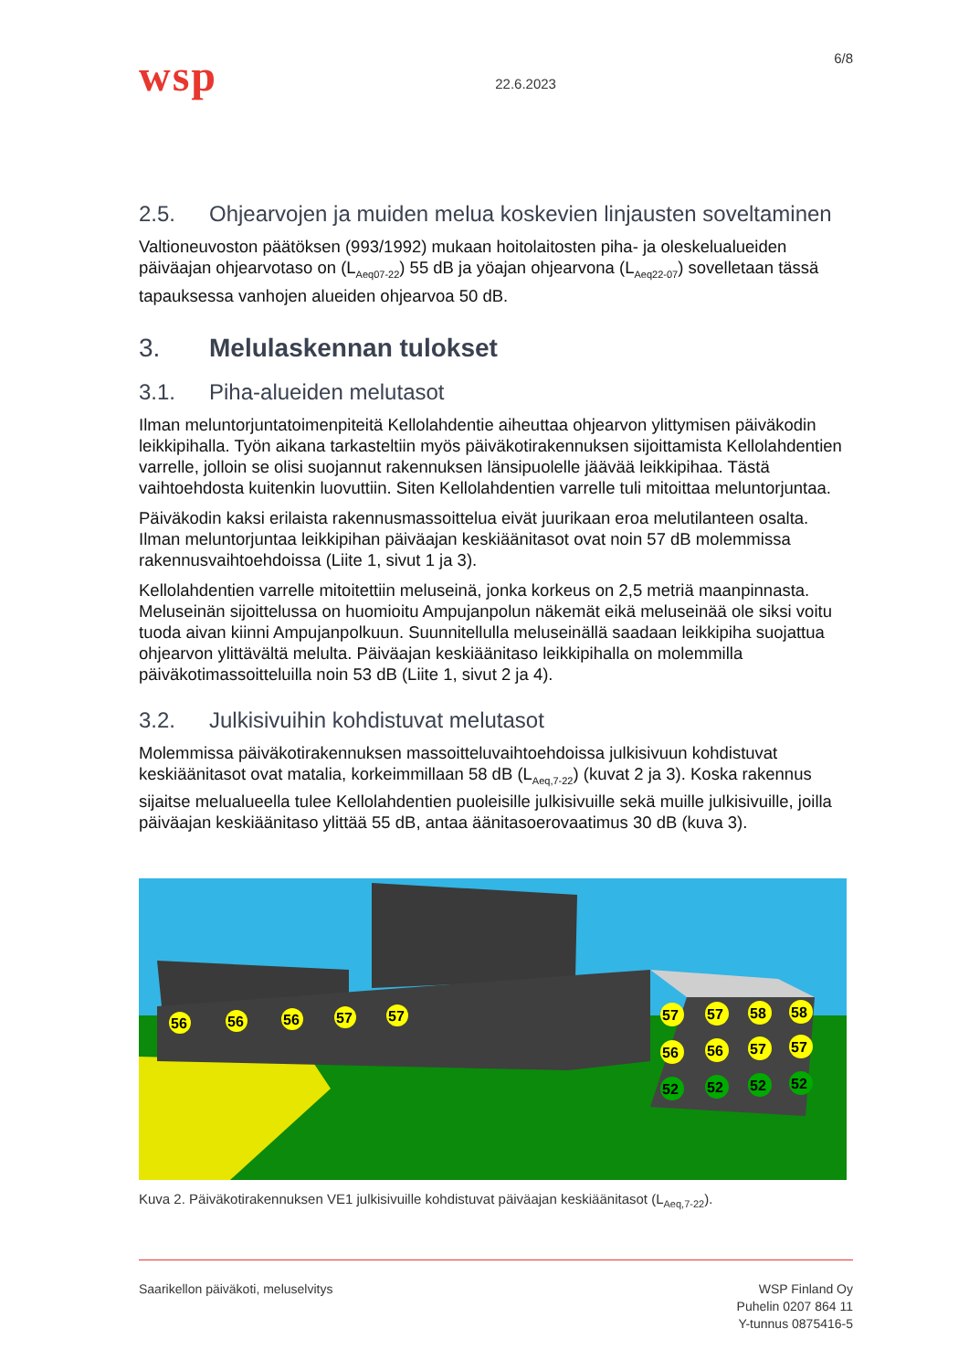wsp
22.6.2023
6/8
2.5. Ohjearvojen ja muiden melua koskevien linjausten soveltaminen
Valtioneuvoston päätöksen (993/1992) mukaan hoitolaitosten piha- ja oleskelualueiden päiväajan ohjearvotaso on (L<sub>Aeq07-22</sub>) 55 dB ja yöajan ohjearvona (L<sub>Aeq22-07</sub>) sovelletaan tässä tapauksessa vanhojen alueiden ohjearvoa 50 dB.
3. Melulaskennan tulokset
3.1. Piha-alueiden melutasot
Ilman meluntorjuntatoimenpiteitä Kellolahdentie aiheuttaa ohjearvon ylittymisen päiväkodin leikkipihalla. Työn aikana tarkasteltiin myös päiväkotirakennuksen sijoittamista Kellolahdentien varrelle, jolloin se olisi suojannut rakennuksen länsipuolelle jäävää leikkipihaa. Tästä vaihtoehdosta kuitenkin luovuttiin. Siten Kellolahdentien varrelle tuli mitoittaa meluntorjuntaa.
Päiväkodin kaksi erilaista rakennusmassoittelua eivät juurikaan eroa melutilanteen osalta. Ilman meluntorjuntaa leikkipihan päiväajan keskiäänitasot ovat noin 57 dB molemmissa rakennusvaihtoehdoissa (Liite 1, sivut 1 ja 3).
Kellolahdentien varrelle mitoitettiin meluseinä, jonka korkeus on 2,5 metriä maanpinnasta. Meluseinän sijoittelussa on huomioitu Ampujanpolun näkemät eikä meluseinää ole siksi voitu tuoda aivan kiinni Ampujanpolkuun. Suunnitellulla meluseinällä saadaan leikkipiha suojattua ohjearvon ylittävältä melulta. Päiväajan keskiäänitaso leikkipihalla on molemmilla päiväkotimassoitteluilla noin 53 dB (Liite 1, sivut 2 ja 4).
3.2. Julkisivuihin kohdistuvat melutasot
Molemmissa päiväkotirakennuksen massoitteluvaihtoehdoissa julkisivuun kohdistuvat keskiäänitasot ovat matalia, korkeimmillaan 58 dB (L<sub>Aeq,7-22</sub>) (kuvat 2 ja 3). Koska rakennus sijaitse melualueella tulee Kellolahdentien puoleisille julkisivuille sekä muille julkisivuille, joilla päiväajan keskiäänitaso ylittää 55 dB, antaa äänitasoerovaatimus 30 dB (kuva 3).
56
56
56
57
57
57
57
58
58
56
56
57
57
52
52
52
52
Kuva 2. Päiväkotirakennuksen VE1 julkisivuille kohdistuvat päiväajan keskiäänitasot (L<sub>Aeq,7-22</sub>).
Saarikellon päiväkoti, meluselvitys
WSP Finland Oy
Puhelin 0207 864 11
Y-tunnus 0875416-5